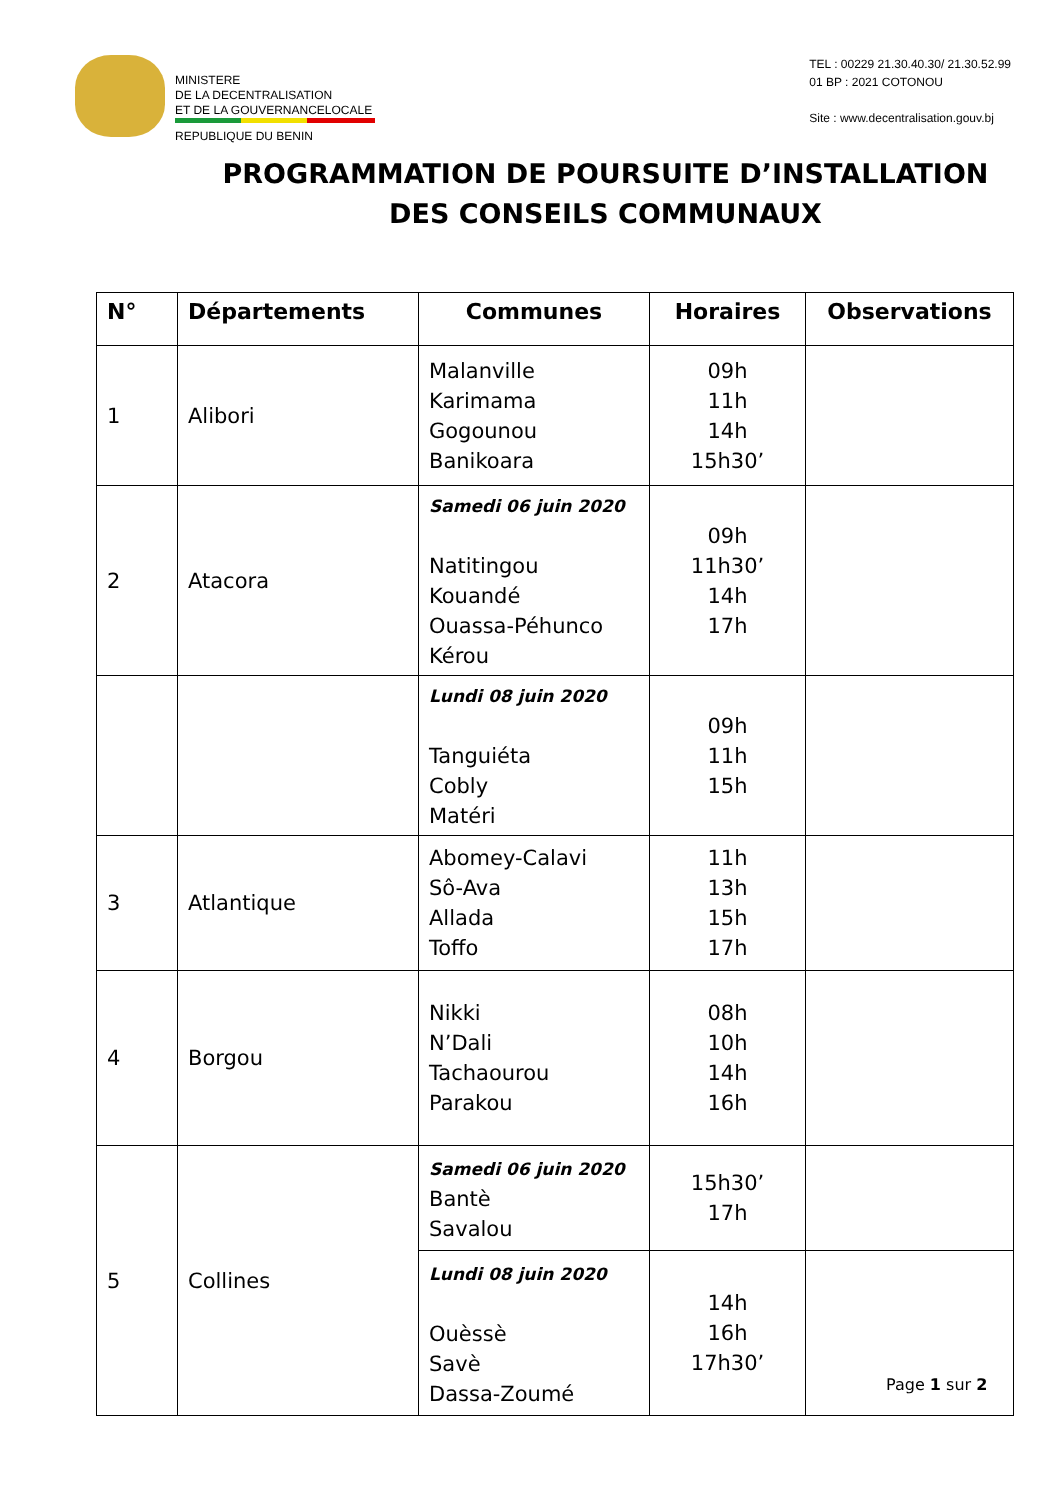MINISTERE
DE LA DECENTRALISATION
ET DE LA GOUVERNANCELOCALE
REPUBLIQUE DU BENIN
TEL : 00229 21.30.40.30/ 21.30.52.99
01 BP : 2021 COTONOU
Site : www.decentralisation.gouv.bj
PROGRAMMATION DE POURSUITE D’INSTALLATION
DES CONSEILS COMMUNAUX
| N° | Départements | Communes | Horaires | Observations |
| --- | --- | --- | --- | --- |
| 1 | Alibori | Malanville Karimama Gogounou Banikoara | 09h 11h 14h 15h30’ | |
| 2 | Atacora | Samedi 06 juin 2020 Natitingou Kouandé Ouassa-Péhunco Kérou | 09h 11h30’ 14h 17h | |
| | | Lundi 08 juin 2020 Tanguiéta Cobly Matéri | 09h 11h 15h | |
| 3 | Atlantique | Abomey-Calavi Sô-Ava Allada Toffo | 11h 13h 15h 17h | |
| 4 | Borgou | Nikki N’Dali Tachaourou Parakou | 08h 10h 14h 16h | |
| 5 | Collines | Samedi 06 juin 2020 Bantè Savalou | 15h30’ 17h | |
| | | Lundi 08 juin 2020 Ouèssè Savè Dassa-Zoumé | 14h 16h 17h30’ | |
Page 1 sur 2